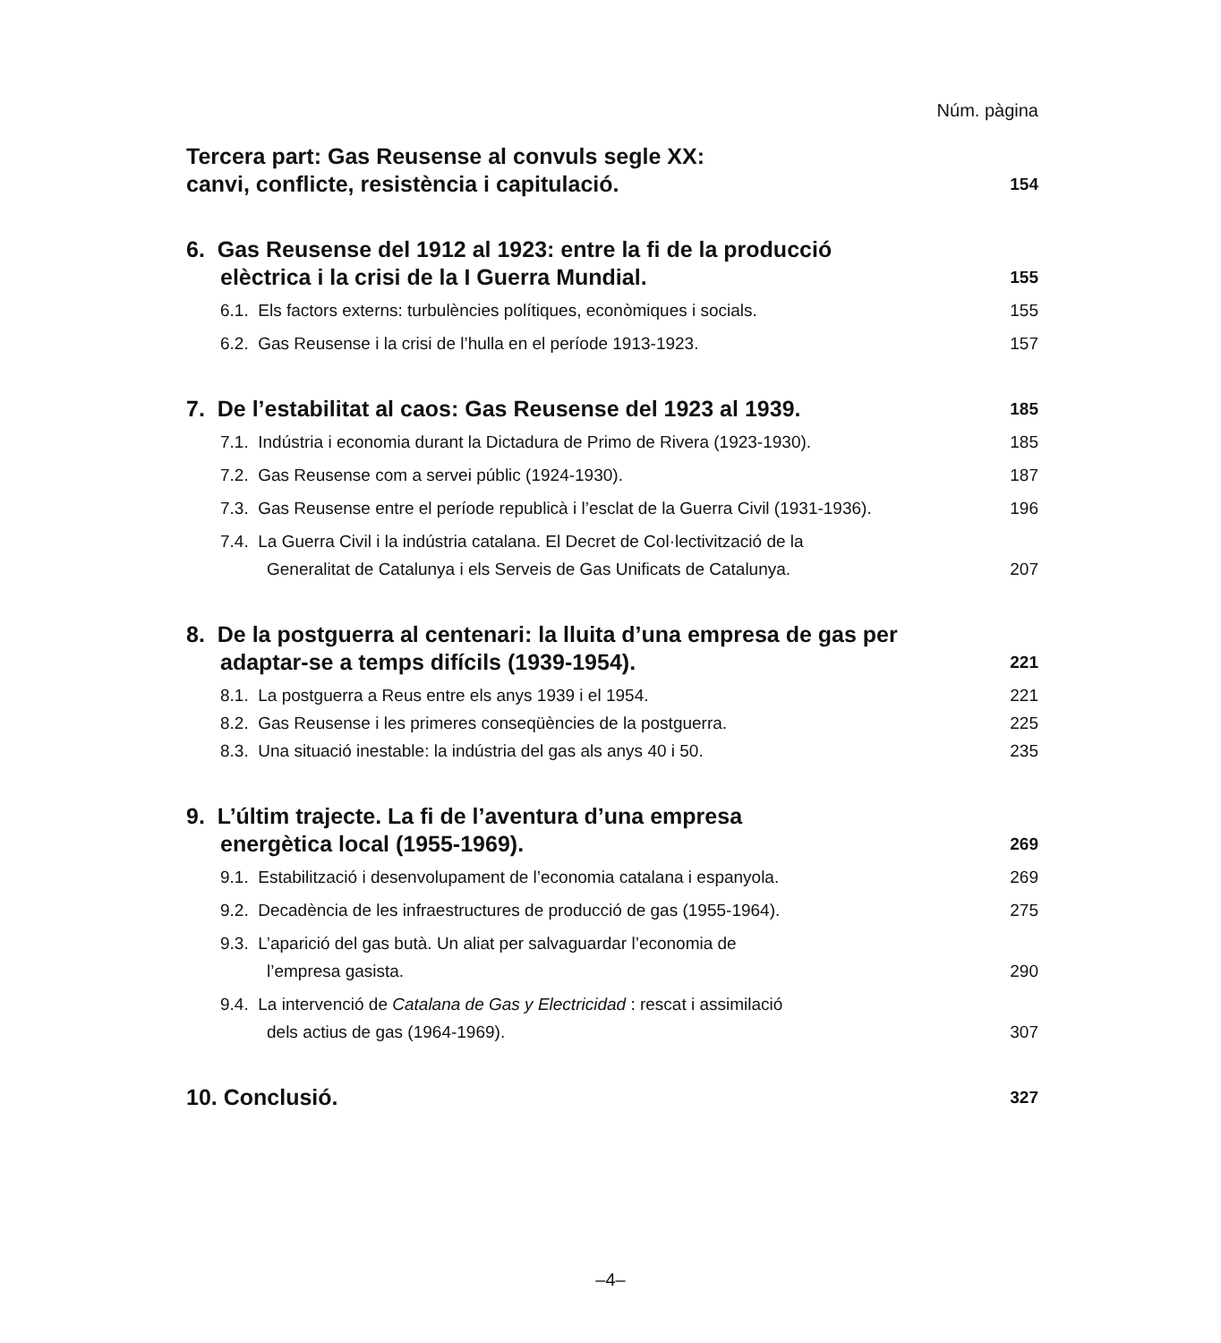Núm. pàgina
Tercera part: Gas Reusense al convuls segle XX:
canvi, conflicte, resistència i capitulació.
154
6. Gas Reusense del 1912 al 1923: entre la fi de la producció
elèctrica i la crisi de la I Guerra Mundial.
155
6.1. Els factors externs: turbulències polítiques, econòmiques i socials.
155
6.2. Gas Reusense i la crisi de l’hulla en el període 1913-1923.
157
7. De l’estabilitat al caos: Gas Reusense del 1923 al 1939.
185
7.1. Indústria i economia durant la Dictadura de Primo de Rivera (1923-1930).
185
7.2. Gas Reusense com a servei públic (1924-1930).
187
7.3. Gas Reusense entre el període republicà i l’esclat de la Guerra Civil (1931-1936).
196
7.4. La Guerra Civil i la indústria catalana. El Decret de Col·lectivització de la
Generalitat de Catalunya i els Serveis de Gas Unificats de Catalunya.
207
8. De la postguerra al centenari: la lluita d’una empresa de gas per
adaptar-se a temps difícils (1939-1954).
221
8.1. La postguerra a Reus entre els anys 1939 i el 1954.
221
8.2. Gas Reusense i les primeres conseqüències de la postguerra.
225
8.3. Una situació inestable: la indústria del gas als anys 40 i 50.
235
9. L’últim trajecte. La fi de l’aventura d’una empresa
energètica local (1955-1969).
269
9.1. Estabilització i desenvolupament de l’economia catalana i espanyola.
269
9.2. Decadència de les infraestructures de producció de gas (1955-1964).
275
9.3. L’aparició del gas butà. Un aliat per salvaguardar l’economia de
l’empresa gasista.
290
9.4. La intervenció de Catalana de Gas y Electricidad : rescat i assimilació
dels actius de gas (1964-1969).
307
10. Conclusió.
327
–4–